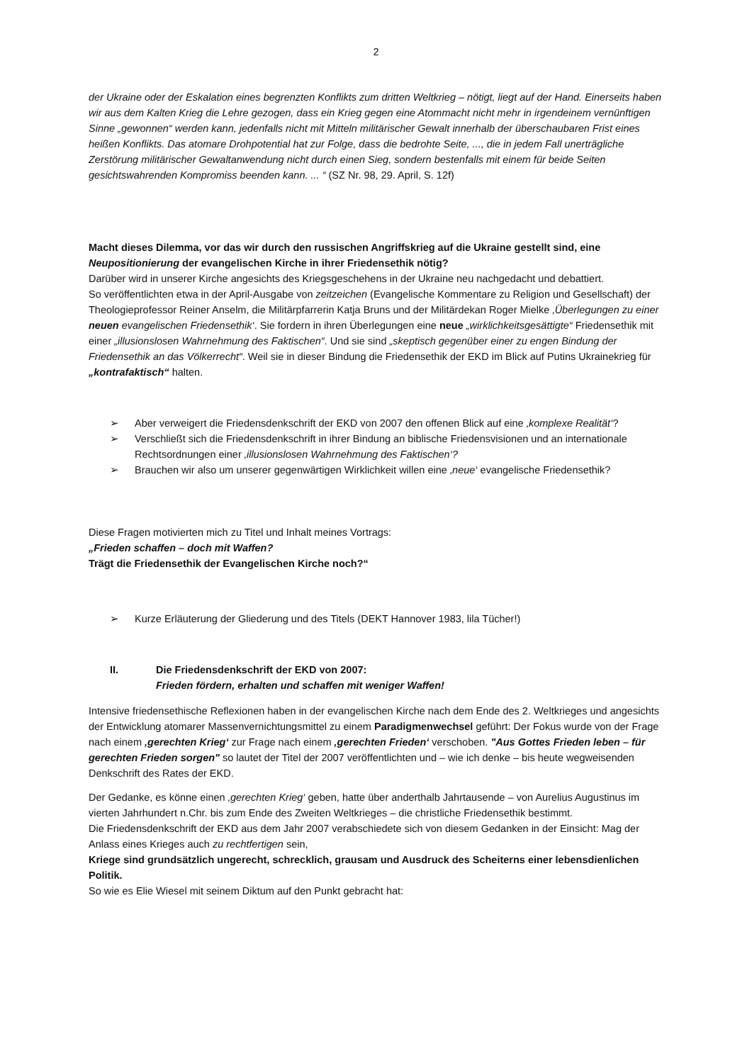2
der Ukraine oder der Eskalation eines begrenzten Konflikts zum dritten Weltkrieg – nötigt, liegt auf der Hand. Einerseits haben wir aus dem Kalten Krieg die Lehre gezogen, dass ein Krieg gegen eine Atommacht nicht mehr in irgendeinem vernünftigen Sinne „gewonnen“ werden kann, jedenfalls nicht mit Mitteln militärischer Gewalt innerhalb der überschaubaren Frist eines heißen Konflikts. Das atomare Drohpotential hat zur Folge, dass die bedrohte Seite, ..., die in jedem Fall unerträgliche Zerstörung militärischer Gewaltanwendung nicht durch einen Sieg, sondern bestenfalls mit einem für beide Seiten gesichtswahrenden Kompromiss beenden kann. ... “ (SZ Nr. 98, 29. April, S. 12f)
Macht dieses Dilemma, vor das wir durch den russischen Angriffskrieg auf die Ukraine gestellt sind, eine Neupositionierung der evangelischen Kirche in ihrer Friedensethik nötig?
Darüber wird in unserer Kirche angesichts des Kriegsgeschehens in der Ukraine neu nachgedacht und debattiert.
So veröffentlichten etwa in der April-Ausgabe von zeitzeichen (Evangelische Kommentare zu Religion und Gesellschaft) der Theologieprofessor Reiner Anselm, die Militärpfarrerin Katja Bruns und der Militärdekan Roger Mielke ‚Überlegungen zu einer neuen evangelischen Friedensethik‘. Sie fordern in ihren Überlegungen eine neue „wirklichkeitsgesättigte“ Friedensethik mit einer „illusionslosen Wahrnehmung des Faktischen“. Und sie sind „skeptisch gegenüber einer zu engen Bindung der Friedensethik an das Völkerrecht“. Weil sie in dieser Bindung die Friedensethik der EKD im Blick auf Putins Ukrainekrieg für „kontrafaktisch“ halten.
➢ Aber verweigert die Friedensdenkschrift der EKD von 2007 den offenen Blick auf eine ‚komplexe Realität‘?
➢ Verschließt sich die Friedensdenkschrift in ihrer Bindung an biblische Friedensvisionen und an internationale Rechtsordnungen einer ‚illusionslosen Wahrnehmung des Faktischen‘?
➢ Brauchen wir also um unserer gegenwärtigen Wirklichkeit willen eine ‚neue‘ evangelische Friedensethik?
Diese Fragen motivierten mich zu Titel und Inhalt meines Vortrags:
„Frieden schaffen – doch mit Waffen?
Trägt die Friedensethik der Evangelischen Kirche noch?“
➢ Kurze Erläuterung der Gliederung und des Titels (DEKT Hannover 1983, lila Tücher!)
II. Die Friedensdenkschrift der EKD von 2007:
Frieden fördern, erhalten und schaffen mit weniger Waffen!
Intensive friedensethische Reflexionen haben in der evangelischen Kirche nach dem Ende des 2. Weltkrieges und angesichts der Entwicklung atomarer Massenvernichtungsmittel zu einem Paradigmenwechsel geführt: Der Fokus wurde von der Frage nach einem ‚gerechten Krieg‘ zur Frage nach einem ‚gerechten Frieden‘ verschoben. "Aus Gottes Frieden leben – für gerechten Frieden sorgen" so lautet der Titel der 2007 veröffentlichten und – wie ich denke – bis heute wegweisenden Denkschrift des Rates der EKD.
Der Gedanke, es könne einen ‚gerechten Krieg‘ geben, hatte über anderthalb Jahrtausende – von Aurelius Augustinus im vierten Jahrhundert n.Chr. bis zum Ende des Zweiten Weltkrieges – die christliche Friedensethik bestimmt.
Die Friedensdenkschrift der EKD aus dem Jahr 2007 verabschiedete sich von diesem Gedanken in der Einsicht: Mag der Anlass eines Krieges auch zu rechtfertigen sein,
Kriege sind grundsätzlich ungerecht, schrecklich, grausam und Ausdruck des Scheiterns einer lebensdienlichen Politik.
So wie es Elie Wiesel mit seinem Diktum auf den Punkt gebracht hat: